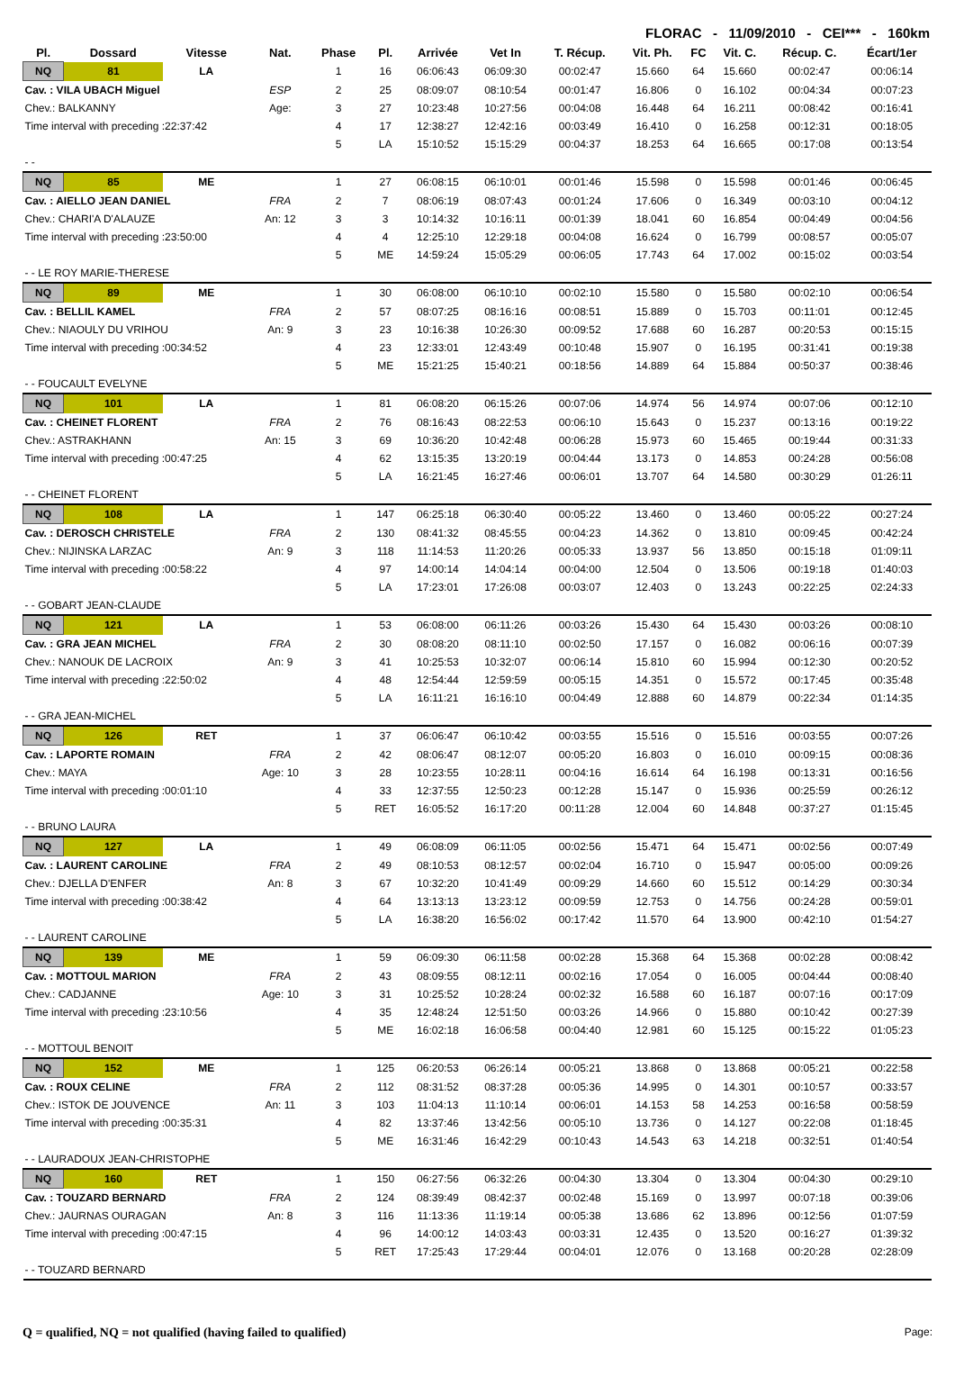FLORAC - 11/09/2010 - CEI*** - 160km
| Pl. | Dossard | Vitesse | Nat. | Phase | Pl. | Arrivée | Vet In | T. Récup. | Vit. Ph. | FC | Vit. C. | Récup. C. | Écart/1er |
| --- | --- | --- | --- | --- | --- | --- | --- | --- | --- | --- | --- | --- | --- |
| NQ | 81 | LA | | 1 | 16 | 06:06:43 | 06:09:30 | 00:02:47 | 15.660 | 64 | 15.660 | 00:02:47 | 00:06:14 |
| Cav. : VILA UBACH Miguel | | | ESP | 2 | 25 | 08:09:07 | 08:10:54 | 00:01:47 | 16.806 | 0 | 16.102 | 00:04:34 | 00:07:23 |
| Chev.: BALKANNY | | | Age: | 3 | 27 | 10:23:48 | 10:27:56 | 00:04:08 | 16.448 | 64 | 16.211 | 00:08:42 | 00:16:41 |
| Time interval with preceding :22:37:42 | | | | 4 | 17 | 12:38:27 | 12:42:16 | 00:03:49 | 16.410 | 0 | 16.258 | 00:12:31 | 00:18:05 |
| | | | | 5 | LA | 15:10:52 | 15:15:29 | 00:04:37 | 18.253 | 64 | 16.665 | 00:17:08 | 00:13:54 |
| - - | | | | | | | | | | | | | |
| NQ | 85 | ME | | 1 | 27 | 06:08:15 | 06:10:01 | 00:01:46 | 15.598 | 0 | 15.598 | 00:01:46 | 00:06:45 |
| Cav. : AIELLO JEAN DANIEL | | | FRA | 2 | 7 | 08:06:19 | 08:07:43 | 00:01:24 | 17.606 | 0 | 16.349 | 00:03:10 | 00:04:12 |
| Chev.: CHARI'A D'ALAUZE | | | An: 12 | 3 | 3 | 10:14:32 | 10:16:11 | 00:01:39 | 18.041 | 60 | 16.854 | 00:04:49 | 00:04:56 |
| Time interval with preceding :23:50:00 | | | | 4 | 4 | 12:25:10 | 12:29:18 | 00:04:08 | 16.624 | 0 | 16.799 | 00:08:57 | 00:05:07 |
| | | | | 5 | ME | 14:59:24 | 15:05:29 | 00:06:05 | 17.743 | 64 | 17.002 | 00:15:02 | 00:03:54 |
| - - LE ROY MARIE-THERESE | | | | | | | | | | | | | |
| NQ | 89 | ME | | 1 | 30 | 06:08:00 | 06:10:10 | 00:02:10 | 15.580 | 0 | 15.580 | 00:02:10 | 00:06:54 |
| Cav. : BELLIL KAMEL | | | FRA | 2 | 57 | 08:07:25 | 08:16:16 | 00:08:51 | 15.889 | 0 | 15.703 | 00:11:01 | 00:12:45 |
| Chev.: NIAOULY DU VRIHOU | | | An: 9 | 3 | 23 | 10:16:38 | 10:26:30 | 00:09:52 | 17.688 | 60 | 16.287 | 00:20:53 | 00:15:15 |
| Time interval with preceding :00:34:52 | | | | 4 | 23 | 12:33:01 | 12:43:49 | 00:10:48 | 15.907 | 0 | 16.195 | 00:31:41 | 00:19:38 |
| | | | | 5 | ME | 15:21:25 | 15:40:21 | 00:18:56 | 14.889 | 64 | 15.884 | 00:50:37 | 00:38:46 |
| - - FOUCAULT EVELYNE | | | | | | | | | | | | | |
| NQ | 101 | LA | | 1 | 81 | 06:08:20 | 06:15:26 | 00:07:06 | 14.974 | 56 | 14.974 | 00:07:06 | 00:12:10 |
| Cav. : CHEINET FLORENT | | | FRA | 2 | 76 | 08:16:43 | 08:22:53 | 00:06:10 | 15.643 | 0 | 15.237 | 00:13:16 | 00:19:22 |
| Chev.: ASTRAKHANN | | | An: 15 | 3 | 69 | 10:36:20 | 10:42:48 | 00:06:28 | 15.973 | 60 | 15.465 | 00:19:44 | 00:31:33 |
| Time interval with preceding :00:47:25 | | | | 4 | 62 | 13:15:35 | 13:20:19 | 00:04:44 | 13.173 | 0 | 14.853 | 00:24:28 | 00:56:08 |
| | | | | 5 | LA | 16:21:45 | 16:27:46 | 00:06:01 | 13.707 | 64 | 14.580 | 00:30:29 | 01:26:11 |
| - - CHEINET FLORENT | | | | | | | | | | | | | |
| NQ | 108 | LA | | 1 | 147 | 06:25:18 | 06:30:40 | 00:05:22 | 13.460 | 0 | 13.460 | 00:05:22 | 00:27:24 |
| Cav. : DEROSCH CHRISTELE | | | FRA | 2 | 130 | 08:41:32 | 08:45:55 | 00:04:23 | 14.362 | 0 | 13.810 | 00:09:45 | 00:42:24 |
| Chev.: NIJINSKA LARZAC | | | An: 9 | 3 | 118 | 11:14:53 | 11:20:26 | 00:05:33 | 13.937 | 56 | 13.850 | 00:15:18 | 01:09:11 |
| Time interval with preceding :00:58:22 | | | | 4 | 97 | 14:00:14 | 14:04:14 | 00:04:00 | 12.504 | 0 | 13.506 | 00:19:18 | 01:40:03 |
| | | | | 5 | LA | 17:23:01 | 17:26:08 | 00:03:07 | 12.403 | 0 | 13.243 | 00:22:25 | 02:24:33 |
| - - GOBART JEAN-CLAUDE | | | | | | | | | | | | | |
| NQ | 121 | LA | | 1 | 53 | 06:08:00 | 06:11:26 | 00:03:26 | 15.430 | 64 | 15.430 | 00:03:26 | 00:08:10 |
| Cav. : GRA JEAN MICHEL | | | FRA | 2 | 30 | 08:08:20 | 08:11:10 | 00:02:50 | 17.157 | 0 | 16.082 | 00:06:16 | 00:07:39 |
| Chev.: NANOUK DE LACROIX | | | An: 9 | 3 | 41 | 10:25:53 | 10:32:07 | 00:06:14 | 15.810 | 60 | 15.994 | 00:12:30 | 00:20:52 |
| Time interval with preceding :22:50:02 | | | | 4 | 48 | 12:54:44 | 12:59:59 | 00:05:15 | 14.351 | 0 | 15.572 | 00:17:45 | 00:35:48 |
| | | | | 5 | LA | 16:11:21 | 16:16:10 | 00:04:49 | 12.888 | 60 | 14.879 | 00:22:34 | 01:14:35 |
| - - GRA JEAN-MICHEL | | | | | | | | | | | | | |
| NQ | 126 | RET | | 1 | 37 | 06:06:47 | 06:10:42 | 00:03:55 | 15.516 | 0 | 15.516 | 00:03:55 | 00:07:26 |
| Cav. : LAPORTE ROMAIN | | | FRA | 2 | 42 | 08:06:47 | 08:12:07 | 00:05:20 | 16.803 | 0 | 16.010 | 00:09:15 | 00:08:36 |
| Chev.: MAYA | | | Age: 10 | 3 | 28 | 10:23:55 | 10:28:11 | 00:04:16 | 16.614 | 64 | 16.198 | 00:13:31 | 00:16:56 |
| Time interval with preceding :00:01:10 | | | | 4 | 33 | 12:37:55 | 12:50:23 | 00:12:28 | 15.147 | 0 | 15.936 | 00:25:59 | 00:26:12 |
| | | | | 5 | RET | 16:05:52 | 16:17:20 | 00:11:28 | 12.004 | 60 | 14.848 | 00:37:27 | 01:15:45 |
| - - BRUNO LAURA | | | | | | | | | | | | | |
| NQ | 127 | LA | | 1 | 49 | 06:08:09 | 06:11:05 | 00:02:56 | 15.471 | 64 | 15.471 | 00:02:56 | 00:07:49 |
| Cav. : LAURENT CAROLINE | | | FRA | 2 | 49 | 08:10:53 | 08:12:57 | 00:02:04 | 16.710 | 0 | 15.947 | 00:05:00 | 00:09:26 |
| Chev.: DJELLA D'ENFER | | | An: 8 | 3 | 67 | 10:32:20 | 10:41:49 | 00:09:29 | 14.660 | 60 | 15.512 | 00:14:29 | 00:30:34 |
| Time interval with preceding :00:38:42 | | | | 4 | 64 | 13:13:13 | 13:23:12 | 00:09:59 | 12.753 | 0 | 14.756 | 00:24:28 | 00:59:01 |
| | | | | 5 | LA | 16:38:20 | 16:56:02 | 00:17:42 | 11.570 | 64 | 13.900 | 00:42:10 | 01:54:27 |
| - - LAURENT CAROLINE | | | | | | | | | | | | | |
| NQ | 139 | ME | | 1 | 59 | 06:09:30 | 06:11:58 | 00:02:28 | 15.368 | 64 | 15.368 | 00:02:28 | 00:08:42 |
| Cav. : MOTTOUL MARION | | | FRA | 2 | 43 | 08:09:55 | 08:12:11 | 00:02:16 | 17.054 | 0 | 16.005 | 00:04:44 | 00:08:40 |
| Chev.: CADJANNE | | | Age: 10 | 3 | 31 | 10:25:52 | 10:28:24 | 00:02:32 | 16.588 | 60 | 16.187 | 00:07:16 | 00:17:09 |
| Time interval with preceding :23:10:56 | | | | 4 | 35 | 12:48:24 | 12:51:50 | 00:03:26 | 14.966 | 0 | 15.880 | 00:10:42 | 00:27:39 |
| | | | | 5 | ME | 16:02:18 | 16:06:58 | 00:04:40 | 12.981 | 60 | 15.125 | 00:15:22 | 01:05:23 |
| - - MOTTOUL BENOIT | | | | | | | | | | | | | |
| NQ | 152 | ME | | 1 | 125 | 06:20:53 | 06:26:14 | 00:05:21 | 13.868 | 0 | 13.868 | 00:05:21 | 00:22:58 |
| Cav. : ROUX CELINE | | | FRA | 2 | 112 | 08:31:52 | 08:37:28 | 00:05:36 | 14.995 | 0 | 14.301 | 00:10:57 | 00:33:57 |
| Chev.: ISTOK DE JOUVENCE | | | An: 11 | 3 | 103 | 11:04:13 | 11:10:14 | 00:06:01 | 14.153 | 58 | 14.253 | 00:16:58 | 00:58:59 |
| Time interval with preceding :00:35:31 | | | | 4 | 82 | 13:37:46 | 13:42:56 | 00:05:10 | 13.736 | 0 | 14.127 | 00:22:08 | 01:18:45 |
| | | | | 5 | ME | 16:31:46 | 16:42:29 | 00:10:43 | 14.543 | 63 | 14.218 | 00:32:51 | 01:40:54 |
| - - LAURADOUX JEAN-CHRISTOPHE | | | | | | | | | | | | | |
| NQ | 160 | RET | | 1 | 150 | 06:27:56 | 06:32:26 | 00:04:30 | 13.304 | 0 | 13.304 | 00:04:30 | 00:29:10 |
| Cav. : TOUZARD BERNARD | | | FRA | 2 | 124 | 08:39:49 | 08:42:37 | 00:02:48 | 15.169 | 0 | 13.997 | 00:07:18 | 00:39:06 |
| Chev.: JAURNAS OURAGAN | | | An: 8 | 3 | 116 | 11:13:36 | 11:19:14 | 00:05:38 | 13.686 | 62 | 13.896 | 00:12:56 | 01:07:59 |
| Time interval with preceding :00:47:15 | | | | 4 | 96 | 14:00:12 | 14:03:43 | 00:03:31 | 12.435 | 0 | 13.520 | 00:16:27 | 01:39:32 |
| | | | | 5 | RET | 17:25:43 | 17:29:44 | 00:04:01 | 12.076 | 0 | 13.168 | 00:20:28 | 02:28:09 |
| - - TOUZARD BERNARD | | | | | | | | | | | | | |
Q = qualified, NQ = not qualified (having failed to qualified) Page: